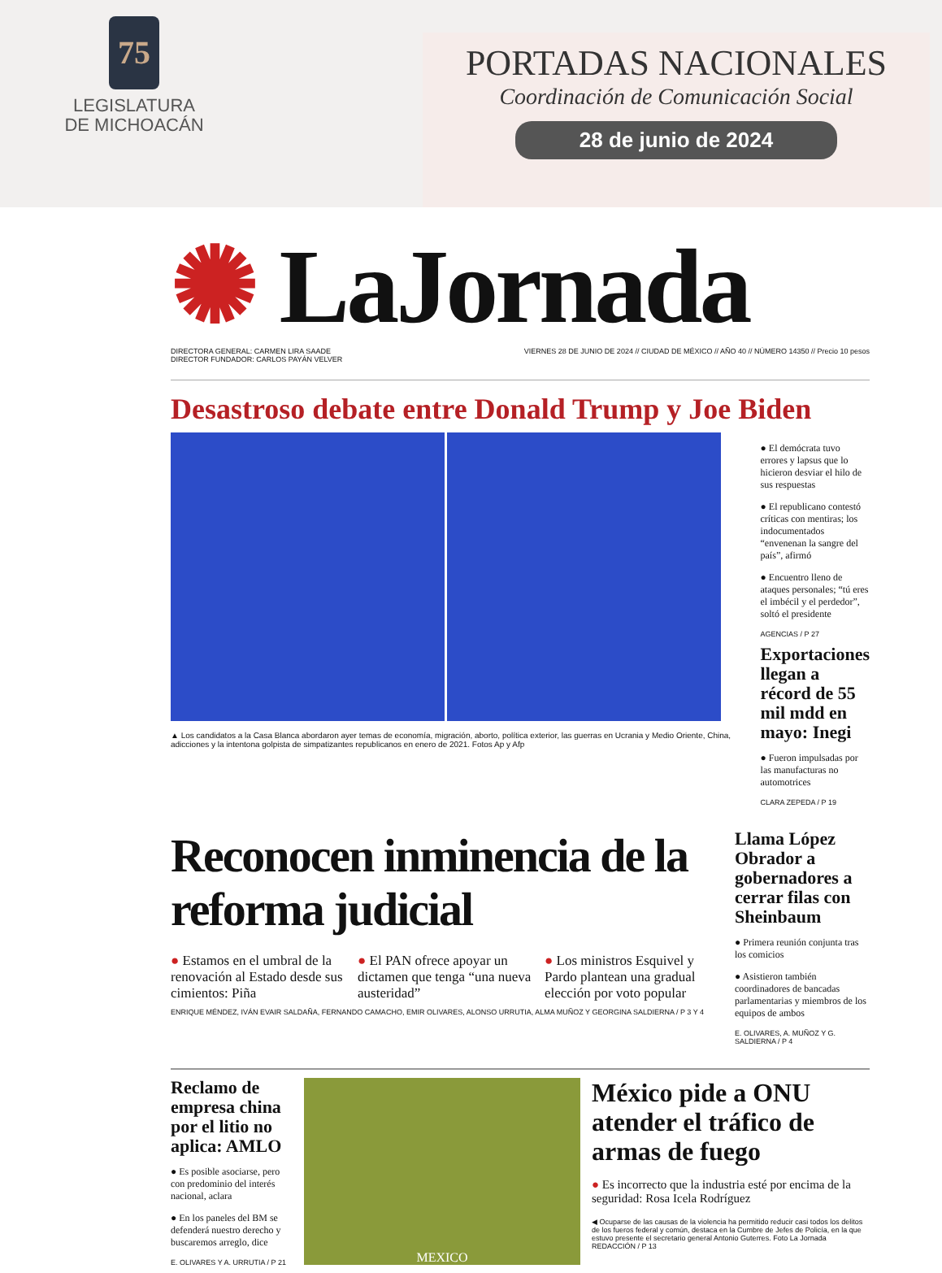75
LEGISLATURA
DE MICHOACÁN
PORTADAS NACIONALES
Coordinación de Comunicación Social
28 de junio de 2024
✺ LaJornada
DIRECTORA GENERAL: CARMEN LIRA SAADE
DIRECTOR FUNDADOR: CARLOS PAYÁN VELVER VIERNES 28 DE JUNIO DE 2024 // CIUDAD DE MÉXICO // AÑO 40 // NÚMERO 14350 // Precio 10 pesos
Desastroso debate entre Donald Trump y Joe Biden
▲ Los candidatos a la Casa Blanca abordaron ayer temas de economía, migración, aborto, política exterior, las guerras en Ucrania y Medio Oriente, China, adicciones y la intentona golpista de simpatizantes republicanos en enero de 2021. Fotos Ap y Afp
● El demócrata tuvo errores y lapsus que lo hicieron desviar el hilo de sus respuestas
● El republicano contestó críticas con mentiras; los indocumentados “envenenan la sangre del país”, afirmó
● Encuentro lleno de ataques personales; “tú eres el imbécil y el perdedor”, soltó el presidente
AGENCIAS / P 27
Exportaciones llegan a récord de 55 mil mdd en mayo: Inegi
● Fueron impulsadas por las manufacturas no automotrices
CLARA ZEPEDA / P 19
Reconocen inminencia de la reforma judicial
● Estamos en el umbral de la renovación al Estado desde sus cimientos: Piña
● El PAN ofrece apoyar un dictamen que tenga “una nueva austeridad”
● Los ministros Esquivel y Pardo plantean una gradual elección por voto popular
ENRIQUE MÉNDEZ, IVÁN EVAIR SALDAÑA, FERNANDO CAMACHO, EMIR OLIVARES, ALONSO URRUTIA, ALMA MUÑOZ Y GEORGINA SALDIERNA / P 3 Y 4
Llama López Obrador a gobernadores a cerrar filas con Sheinbaum
● Primera reunión conjunta tras los comicios
● Asistieron también coordinadores de bancadas parlamentarias y miembros de los equipos de ambos
E. OLIVARES, A. MUÑOZ Y G. SALDIERNA / P 4
Reclamo de empresa china por el litio no aplica: AMLO
● Es posible asociarse, pero con predominio del interés nacional, aclara
● En los paneles del BM se defenderá nuestro derecho y buscaremos arreglo, dice
E. OLIVARES Y A. URRUTIA / P 21
MEXICO
México pide a ONU atender el tráfico de armas de fuego
● Es incorrecto que la industria esté por encima de la seguridad: Rosa Icela Rodríguez
◀ Ocuparse de las causas de la violencia ha permitido reducir casi todos los delitos de los fueros federal y común, destaca en la Cumbre de Jefes de Policía, en la que estuvo presente el secretario general Antonio Guterres. Foto La Jornada REDACCIÓN / P 13